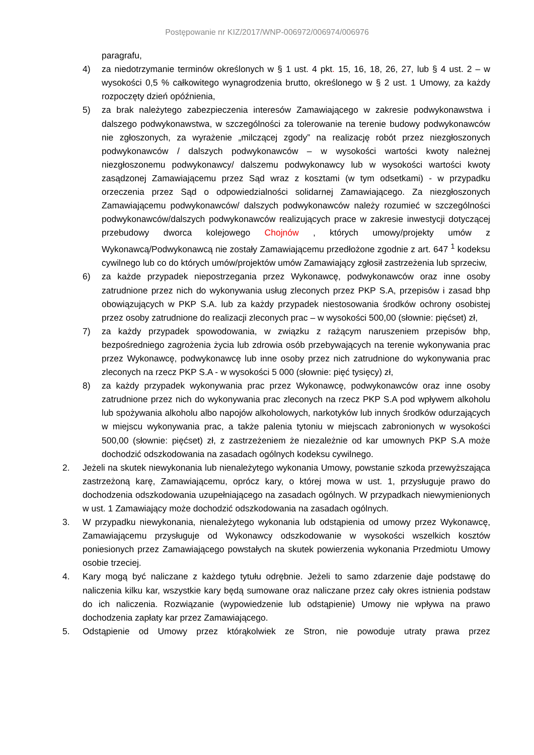Postępowanie nr KIZ/2017/WNP-006972/006974/006976
paragrafu,
4) za niedotrzymanie terminów określonych w § 1 ust. 4 pkt. 15, 16, 18, 26, 27, lub § 4 ust. 2 – w wysokości 0,5 % całkowitego wynagrodzenia brutto, określonego w § 2 ust. 1 Umowy, za każdy rozpoczęty dzień opóźnienia,
5) za brak należytego zabezpieczenia interesów Zamawiającego w zakresie podwykonawstwa i dalszego podwykonawstwa, w szczególności za tolerowanie na terenie budowy podwykonawców nie zgłoszonych, za wyrażenie „milczącej zgody” na realizację robót przez niezgłoszonych podwykonawców / dalszych podwykonawców – w wysokości wartości kwoty należnej niezgłoszonemu podwykonawcy/ dalszemu podwykonawcy lub w wysokości wartości kwoty zasądzonej Zamawiającemu przez Sąd wraz z kosztami (w tym odsetkami) - w przypadku orzeczenia przez Sąd o odpowiedzialności solidarnej Zamawiającego. Za niezgłoszonych Zamawiającemu podwykonawców/ dalszych podwykonawców należy rozumieć w szczególności podwykonawców/dalszych podwykonawców realizujących prace w zakresie inwestycji dotyczącej przebudowy dworca kolejowego Chojnów , których umowy/projekty umów z Wykonawcą/Podwykonawcą nie zostały Zamawiającemu przedłożone zgodnie z art. 647 <sup>1</sup> kodeksu cywilnego lub co do których umów/projektów umów Zamawiający zgłosił zastrzeżenia lub sprzeciw,
6) za każde przypadek niepostrzegania przez Wykonawcę, podwykonawców oraz inne osoby zatrudnione przez nich do wykonywania usług zleconych przez PKP S.A, przepisów i zasad bhp obowiązujących w PKP S.A. lub za każdy przypadek niestosowania środków ochrony osobistej przez osoby zatrudnione do realizacji zleconych prac – w wysokości 500,00 (słownie: pięćset) zł,
7) za każdy przypadek spowodowania, w związku z rażącym naruszeniem przepisów bhp, bezpośredniego zagrożenia życia lub zdrowia osób przebywających na terenie wykonywania prac przez Wykonawcę, podwykonawcę lub inne osoby przez nich zatrudnione do wykonywania prac zleconych na rzecz PKP S.A - w wysokości 5 000 (słownie: pięć tysięcy) zł,
8) za każdy przypadek wykonywania prac przez Wykonawcę, podwykonawców oraz inne osoby zatrudnione przez nich do wykonywania prac zleconych na rzecz PKP S.A pod wpływem alkoholu lub spożywania alkoholu albo napojów alkoholowych, narkotyków lub innych środków odurzających w miejscu wykonywania prac, a także palenia tytoniu w miejscach zabronionych w wysokości 500,00 (słownie: pięćset) zł, z zastrzeżeniem że niezależnie od kar umownych PKP S.A może dochodzić odszkodowania na zasadach ogólnych kodeksu cywilnego.
2. Jeżeli na skutek niewykonania lub nienależytego wykonania Umowy, powstanie szkoda przewyższająca zastrzeżoną karę, Zamawiającemu, oprócz kary, o której mowa w ust. 1, przysługuje prawo do dochodzenia odszkodowania uzupełniającego na zasadach ogólnych. W przypadkach niewymienionych w ust. 1 Zamawiający może dochodzić odszkodowania na zasadach ogólnych.
3. W przypadku niewykonania, nienależytego wykonania lub odstąpienia od umowy przez Wykonawcę, Zamawiającemu przysługuje od Wykonawcy odszkodowanie w wysokości wszelkich kosztów poniesionych przez Zamawiającego powstałych na skutek powierzenia wykonania Przedmiotu Umowy osobie trzeciej.
4. Kary mogą być naliczane z każdego tytułu odrębnie. Jeżeli to samo zdarzenie daje podstawę do naliczenia kilku kar, wszystkie kary będą sumowane oraz naliczane przez cały okres istnienia podstaw do ich naliczenia. Rozwiązanie (wypowiedzenie lub odstąpienie) Umowy nie wpływa na prawo dochodzenia zapłaty kar przez Zamawiającego.
5. Odstąpienie od Umowy przez którąkolwiek ze Stron, nie powoduje utraty prawa przez